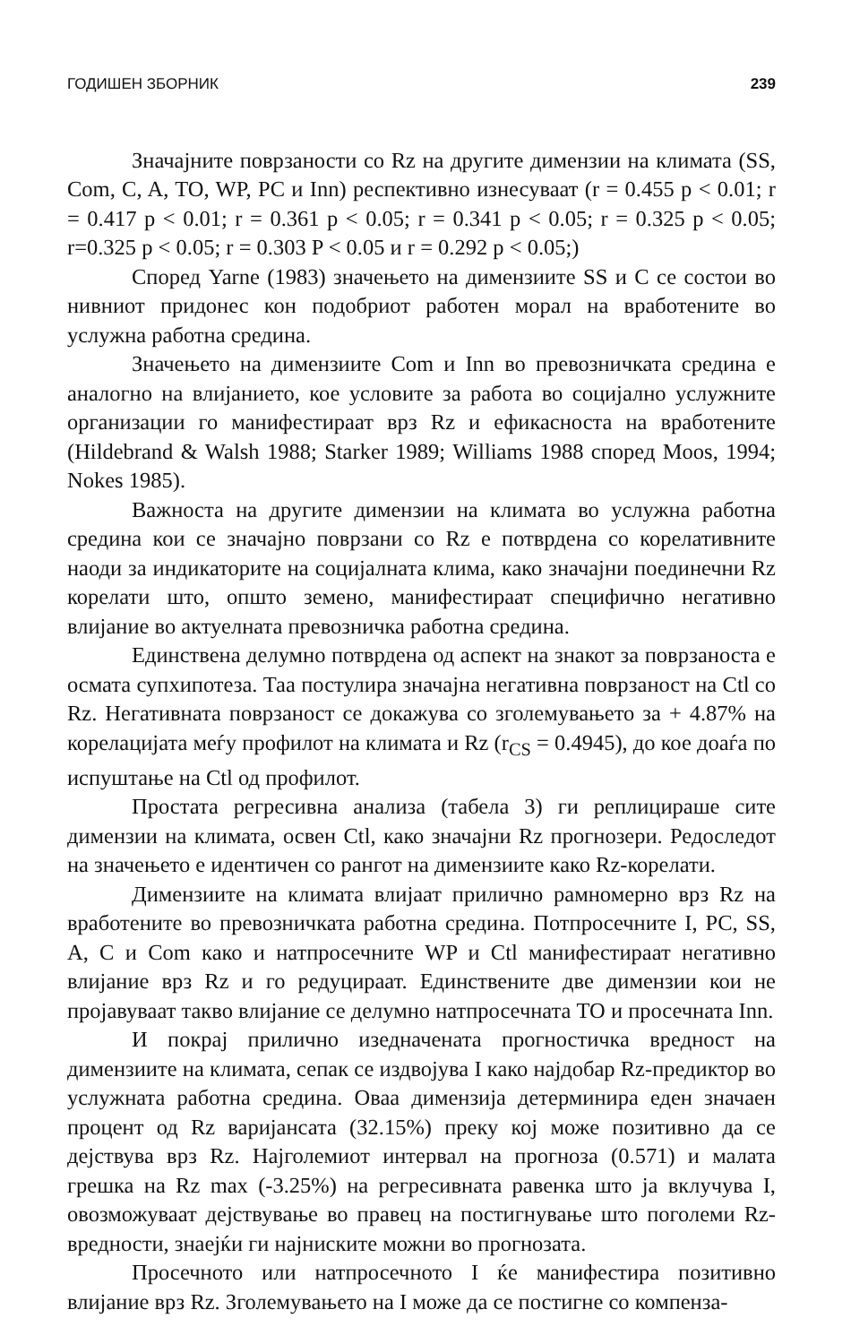ГОДИШЕН ЗБОРНИК 239
Значајните поврзаности со Rz на другите димензии на климата (SS, Com, C, A, TO, WP, PC и Inn) респективно изнесуваат (r = 0.455 p < 0.01; r = 0.417 p < 0.01; r = 0.361 p < 0.05; r = 0.341 p < 0.05; r = 0.325 p < 0.05; r=0.325 p < 0.05; r = 0.303 P < 0.05 и r = 0.292 p < 0.05;)
Според Yarne (1983) значењето на димензиите SS и C се состои во нивниот придонес кон подобриот работен морал на вработените во услужна работна средина.
Значењето на димензиите Com и Inn во превозничката средина е аналогно на влијанието, кое условите за работа во социјално услужните организации го манифестираат врз Rz и ефикасноста на вработените (Hildebrand & Walsh 1988; Starker 1989; Williams 1988 според Moos, 1994; Nokes 1985).
Важноста на другите димензии на климата во услужна работна средина кои се значајно поврзани со Rz е потврдена со корелативните наоди за индикаторите на социјалната клима, како значајни поединечни Rz корелати што, општо земено, манифестираат специфично негативно влијание во актуелната превозничка работна средина.
Единствена делумно потврдена од аспект на знакот за поврзаноста е осмата супхипотеза. Таа постулира значајна негативна поврзаност на Ctl со Rz. Негативната поврзаност се докажува со зголемувањето за + 4.87% на корелацијата меѓу профилот на климата и Rz (r<sub>CS</sub> = 0.4945), до кое доаѓа по испуштање на Ctl од профилот.
Простата регресивна анализа (табела 3) ги реплицираше сите димензии на климата, освен Ctl, како значајни Rz прогнозери. Редоследот на значењето е идентичен со рангот на димензиите како Rz-корелати.
Димензиите на климата влијаат прилично рамномерно врз Rz на вработените во превозничката работна средина. Потпросечните I, PC, SS, A, C и Com како и натпросечните WP и Ctl манифестираат негативно влијание врз Rz и го редуцираат. Единствените две димензии кои не пројавуваат такво влијание се делумно натпросечната TO и просечната Inn.
И покрај прилично изедначената прогностичка вредност на димензиите на климата, сепак се издвојува I како најдобар Rz-предиктор во услужната работна средина. Оваа димензија детерминира еден значаен процент од Rz варијансата (32.15%) преку кој може позитивно да се дејствува врз Rz. Најголемиот интервал на прогноза (0.571) и малата грешка на Rz max (-3.25%) на регресивната равенка што ја вклучува I, овозможуваат дејствување во правец на постигнување што поголеми Rz-вредности, знаејќи ги најниските можни во прогнозата.
Просечното или натпросечното I ќе манифестира позитивно влијание врз Rz. Зголемувањето на I може да се постигне со компенза-